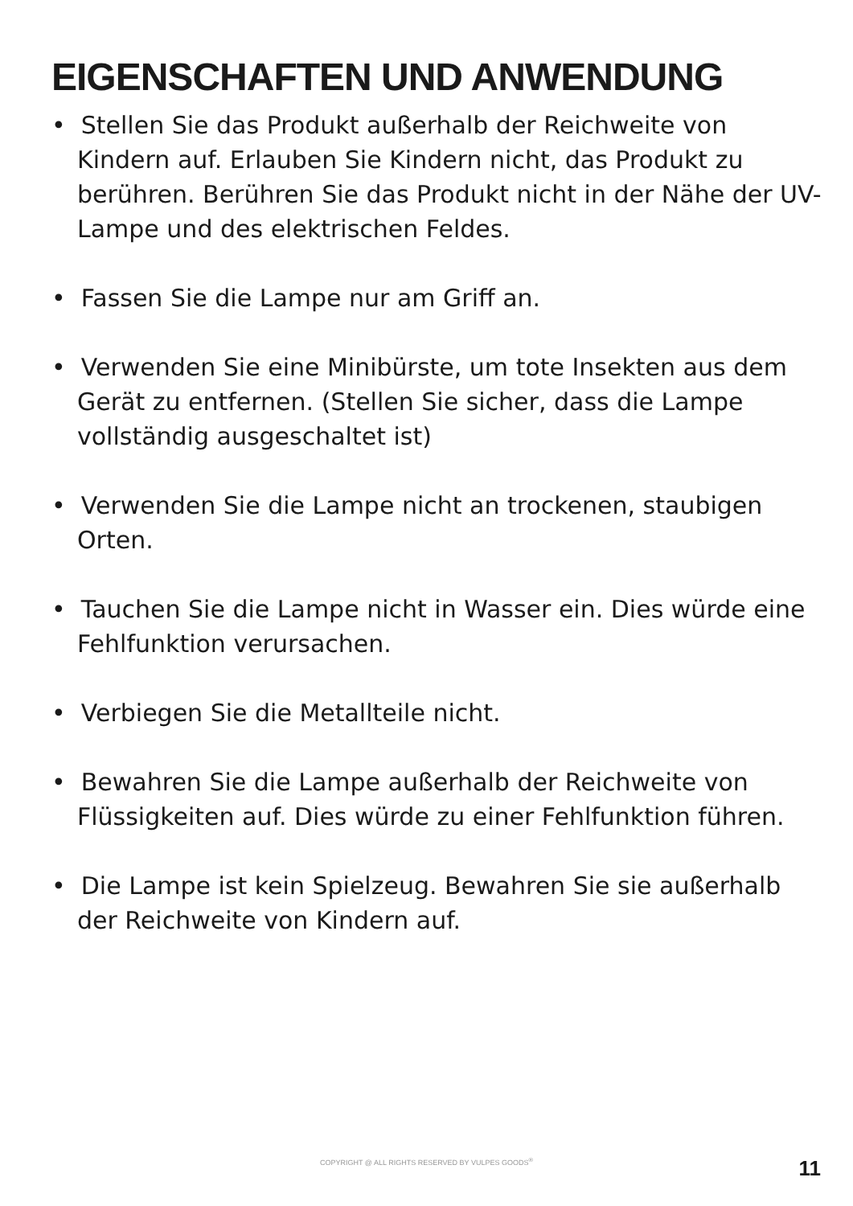EIGENSCHAFTEN UND ANWENDUNG
• Stellen Sie das Produkt außerhalb der Reichweite von Kindern auf. Erlauben Sie Kindern nicht, das Produkt zu berühren. Berühren Sie das Produkt nicht in der Nähe der UV-Lampe und des elektrischen Feldes.
• Fassen Sie die Lampe nur am Griff an.
• Verwenden Sie eine Minibürste, um tote Insekten aus dem Gerät zu entfernen. (Stellen Sie sicher, dass die Lampe vollständig ausgeschaltet ist)
• Verwenden Sie die Lampe nicht an trockenen, staubigen Orten.
• Tauchen Sie die Lampe nicht in Wasser ein. Dies würde eine Fehlfunktion verursachen.
• Verbiegen Sie die Metallteile nicht.
• Bewahren Sie die Lampe außerhalb der Reichweite von Flüssigkeiten auf. Dies würde zu einer Fehlfunktion führen.
• Die Lampe ist kein Spielzeug. Bewahren Sie sie außerhalb der Reichweite von Kindern auf.
COPYRIGHT @ ALL RIGHTS RESERVED BY VULPES GOODS<sup>®</sup> 11